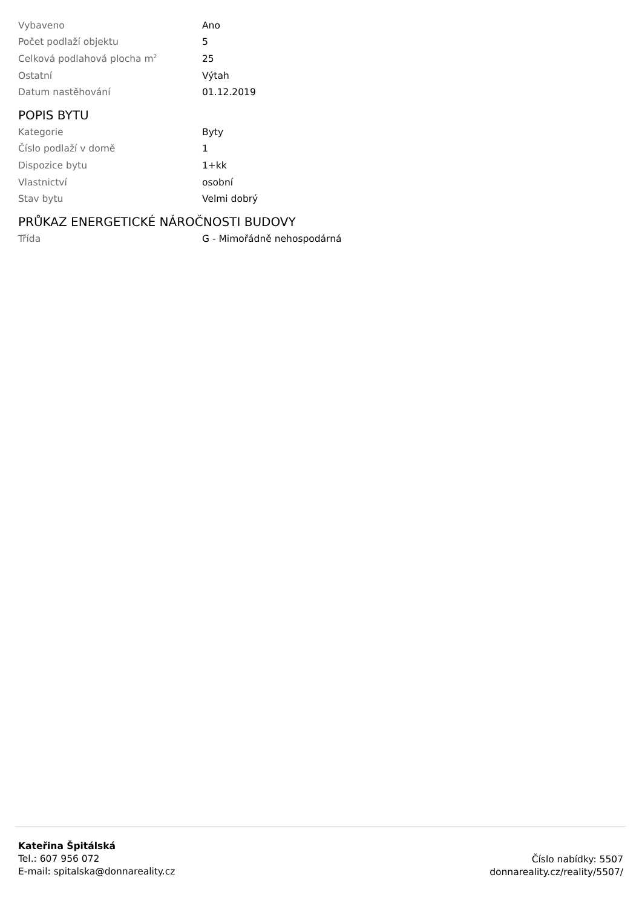| Vybaveno | Ano |
| Počet podlaží objektu | 5 |
| Celková podlahová plocha m<sup>2</sup> | 25 |
| Ostatní | Výtah |
| Datum nastěhování | 01.12.2019 |
POPIS BYTU
| Kategorie | Byty |
| Číslo podlaží v domě | 1 |
| Dispozice bytu | 1+kk |
| Vlastnictví | osobní |
| Stav bytu | Velmi dobrý |
PRŮKAZ ENERGETICKÉ NÁROČNOSTI BUDOVY
| Třída | G - Mimořádně nehospodárná |
Kateřina Špitálská
Tel.: 607 956 072
E-mail: spitalska@donnareality.cz
Číslo nabídky: 5507
donnareality.cz/reality/5507/